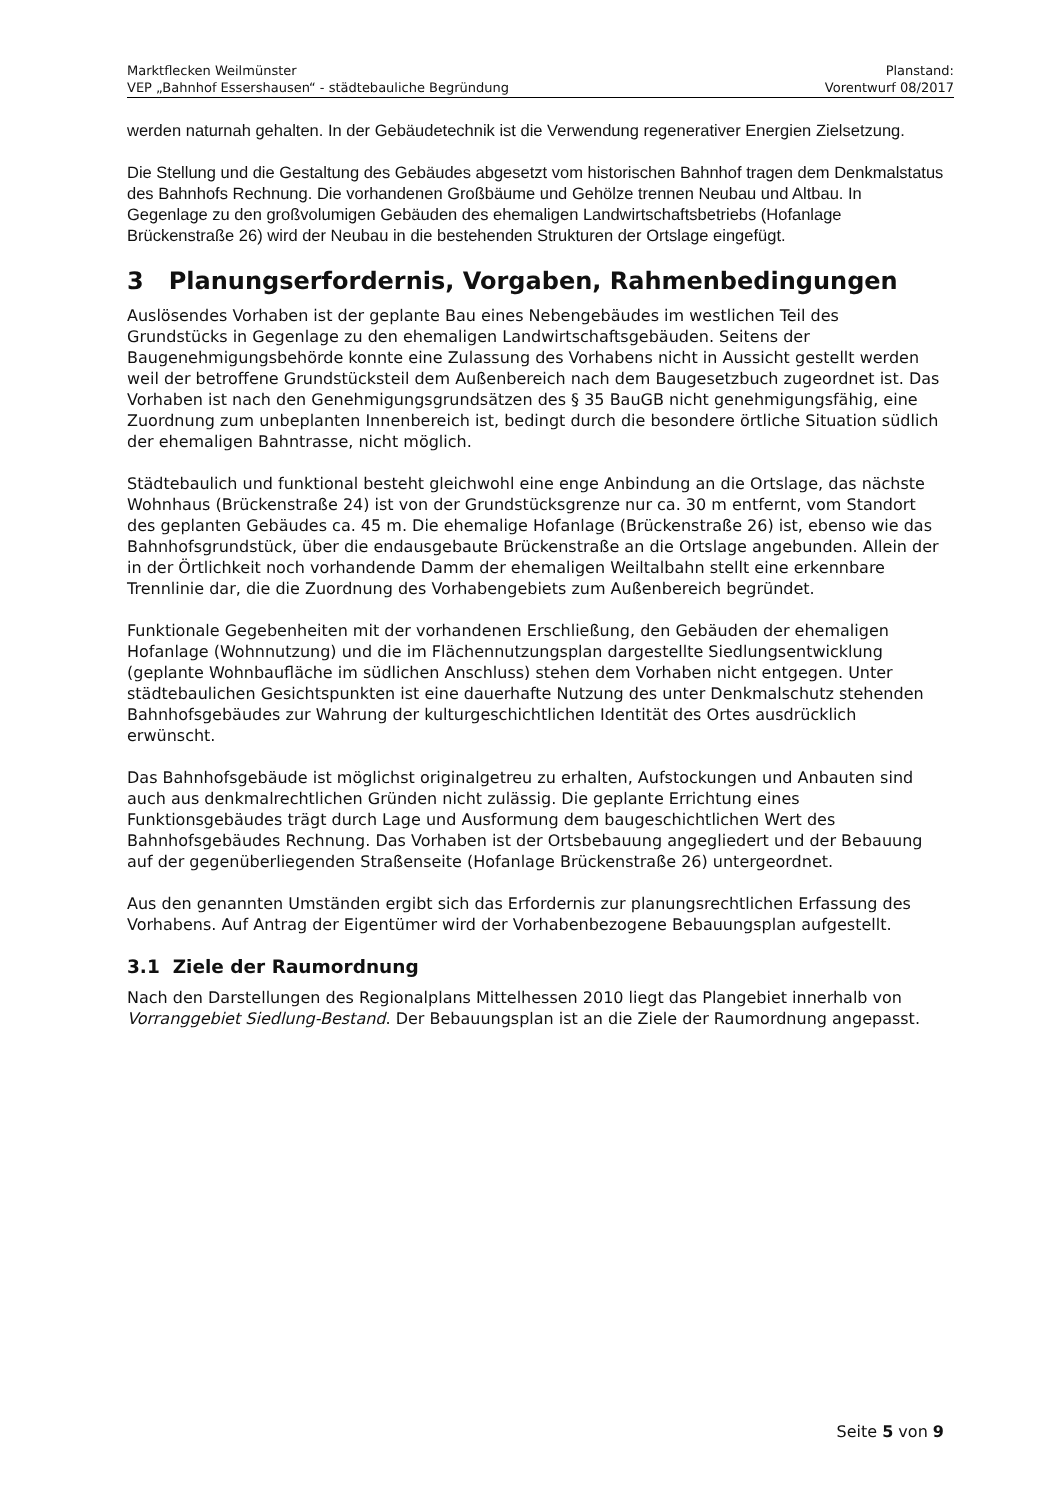Marktflecken Weilmünster
VEP „Bahnhof Essershausen“ - städtebauliche Begründung
Planstand:
Vorentwurf 08/2017
werden naturnah gehalten. In der Gebäudetechnik ist die Verwendung regenerativer Energien Zielsetzung.
Die Stellung und die Gestaltung des Gebäudes abgesetzt vom historischen Bahnhof tragen dem Denkmalstatus des Bahnhofs Rechnung. Die vorhandenen Großbäume und Gehölze trennen Neubau und Altbau. In Gegenlage zu den großvolumigen Gebäuden des ehemaligen Landwirtschaftsbetriebs (Hofanlage Brückenstraße 26) wird der Neubau in die bestehenden Strukturen der Ortslage eingefügt.
3 Planungserfordernis, Vorgaben, Rahmenbedingungen
Auslösendes Vorhaben ist der geplante Bau eines Nebengebäudes im westlichen Teil des Grundstücks in Gegenlage zu den ehemaligen Landwirtschaftsgebäuden. Seitens der Baugenehmigungsbehörde konnte eine Zulassung des Vorhabens nicht in Aussicht gestellt werden weil der betroffene Grundstücksteil dem Außenbereich nach dem Baugesetzbuch zugeordnet ist. Das Vorhaben ist nach den Genehmigungsgrundsätzen des § 35 BauGB nicht genehmigungsfähig, eine Zuordnung zum unbeplanten Innenbereich ist, bedingt durch die besondere örtliche Situation südlich der ehemaligen Bahntrasse, nicht möglich.
Städtebaulich und funktional besteht gleichwohl eine enge Anbindung an die Ortslage, das nächste Wohnhaus (Brückenstraße 24) ist von der Grundstücksgrenze nur ca. 30 m entfernt, vom Standort des geplanten Gebäudes ca. 45 m. Die ehemalige Hofanlage (Brückenstraße 26) ist, ebenso wie das Bahnhofsgrundstück, über die endausgebaute Brückenstraße an die Ortslage angebunden. Allein der in der Örtlichkeit noch vorhandende Damm der ehemaligen Weiltalbahn stellt eine erkennbare Trennlinie dar, die die Zuordnung des Vorhabengebiets zum Außenbereich begründet.
Funktionale Gegebenheiten mit der vorhandenen Erschließung, den Gebäuden der ehemaligen Hofanlage (Wohnnutzung) und die im Flächennutzungsplan dargestellte Siedlungsentwicklung (geplante Wohnbaufläche im südlichen Anschluss) stehen dem Vorhaben nicht entgegen. Unter städtebaulichen Gesichtspunkten ist eine dauerhafte Nutzung des unter Denkmalschutz stehenden Bahnhofsgebäudes zur Wahrung der kulturgeschichtlichen Identität des Ortes ausdrücklich erwünscht.
Das Bahnhofsgebäude ist möglichst originalgetreu zu erhalten, Aufstockungen und Anbauten sind auch aus denkmalrechtlichen Gründen nicht zulässig. Die geplante Errichtung eines Funktionsgebäudes trägt durch Lage und Ausformung dem baugeschichtlichen Wert des Bahnhofsgebäudes Rechnung. Das Vorhaben ist der Ortsbebauung angegliedert und der Bebauung auf der gegenüberliegenden Straßenseite (Hofanlage Brückenstraße 26) untergeordnet.
Aus den genannten Umständen ergibt sich das Erfordernis zur planungsrechtlichen Erfassung des Vorhabens. Auf Antrag der Eigentümer wird der Vorhabenbezogene Bebauungsplan aufgestellt.
3.1 Ziele der Raumordnung
Nach den Darstellungen des Regionalplans Mittelhessen 2010 liegt das Plangebiet innerhalb von Vorranggebiet Siedlung-Bestand. Der Bebauungsplan ist an die Ziele der Raumordnung angepasst.
Seite 5 von 9